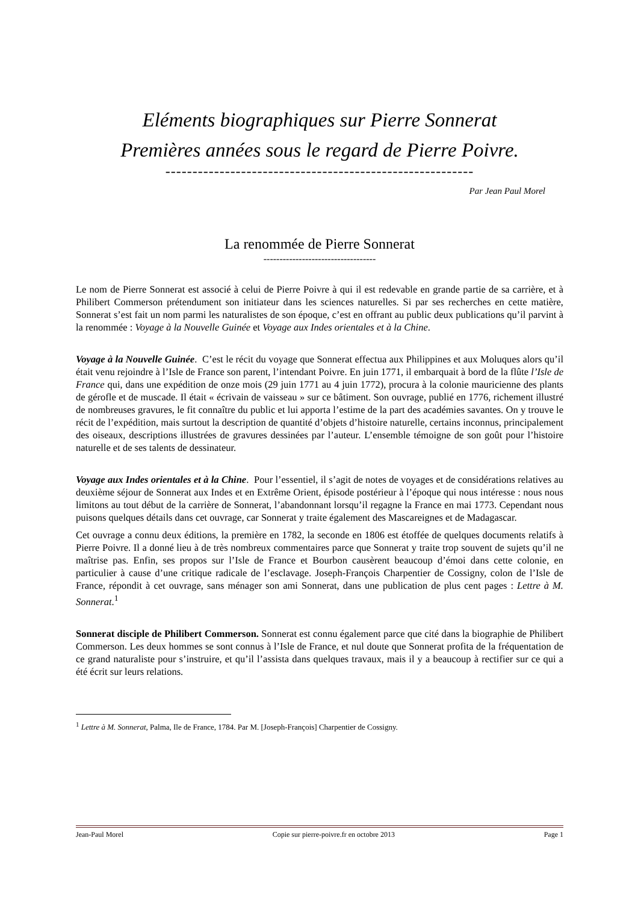Eléments biographiques sur Pierre Sonnerat
Premières années sous le regard de Pierre Poivre.
---------------------------------------------------------
Par Jean Paul Morel
La renommée de Pierre Sonnerat
-----------------------------------
Le nom de Pierre Sonnerat est associé à celui de Pierre Poivre à qui il est redevable en grande partie de sa carrière, et à Philibert Commerson prétendument son initiateur dans les sciences naturelles. Si par ses recherches en cette matière, Sonnerat s’est fait un nom parmi les naturalistes de son époque, c’est en offrant au public deux publications qu’il parvint à la renommée : Voyage à la Nouvelle Guinée et Voyage aux Indes orientales et à la Chine.
Voyage à la Nouvelle Guinée. C’est le récit du voyage que Sonnerat effectua aux Philippines et aux Moluques alors qu’il était venu rejoindre à l’Isle de France son parent, l’intendant Poivre. En juin 1771, il embarquait à bord de la flûte l’Isle de France qui, dans une expédition de onze mois (29 juin 1771 au 4 juin 1772), procura à la colonie mauricienne des plants de gérofle et de muscade. Il était « écrivain de vaisseau » sur ce bâtiment. Son ouvrage, publié en 1776, richement illustré de nombreuses gravures, le fit connaître du public et lui apporta l’estime de la part des académies savantes. On y trouve le récit de l’expédition, mais surtout la description de quantité d’objets d’histoire naturelle, certains inconnus, principalement des oiseaux, descriptions illustrées de gravures dessinées par l’auteur. L’ensemble témoigne de son goût pour l’histoire naturelle et de ses talents de dessinateur.
Voyage aux Indes orientales et à la Chine. Pour l’essentiel, il s’agit de notes de voyages et de considérations relatives au deuxième séjour de Sonnerat aux Indes et en Extrême Orient, épisode postérieur à l’époque qui nous intéresse : nous nous limitons au tout début de la carrière de Sonnerat, l’abandonnant lorsqu’il regagne la France en mai 1773. Cependant nous puisons quelques détails dans cet ouvrage, car Sonnerat y traite également des Mascareignes et de Madagascar.
Cet ouvrage a connu deux éditions, la première en 1782, la seconde en 1806 est étoffée de quelques documents relatifs à Pierre Poivre. Il a donné lieu à de très nombreux commentaires parce que Sonnerat y traite trop souvent de sujets qu’il ne maîtrise pas. Enfin, ses propos sur l’Isle de France et Bourbon causèrent beaucoup d’émoi dans cette colonie, en particulier à cause d’une critique radicale de l’esclavage. Joseph-François Charpentier de Cossigny, colon de l’Isle de France, répondit à cet ouvrage, sans ménager son ami Sonnerat, dans une publication de plus cent pages : Lettre à M. Sonnerat.<sup>1</sup>
Sonnerat disciple de Philibert Commerson. Sonnerat est connu également parce que cité dans la biographie de Philibert Commerson. Les deux hommes se sont connus à l’Isle de France, et nul doute que Sonnerat profita de la fréquentation de ce grand naturaliste pour s’instruire, et qu’il l’assista dans quelques travaux, mais il y a beaucoup à rectifier sur ce qui a été écrit sur leurs relations.
<sup>1</sup> Lettre à M. Sonnerat, Palma, Ile de France, 1784. Par M. [Joseph-François] Charpentier de Cossigny.
Jean-Paul Morel Copie sur pierre-poivre.fr en octobre 2013 Page 1